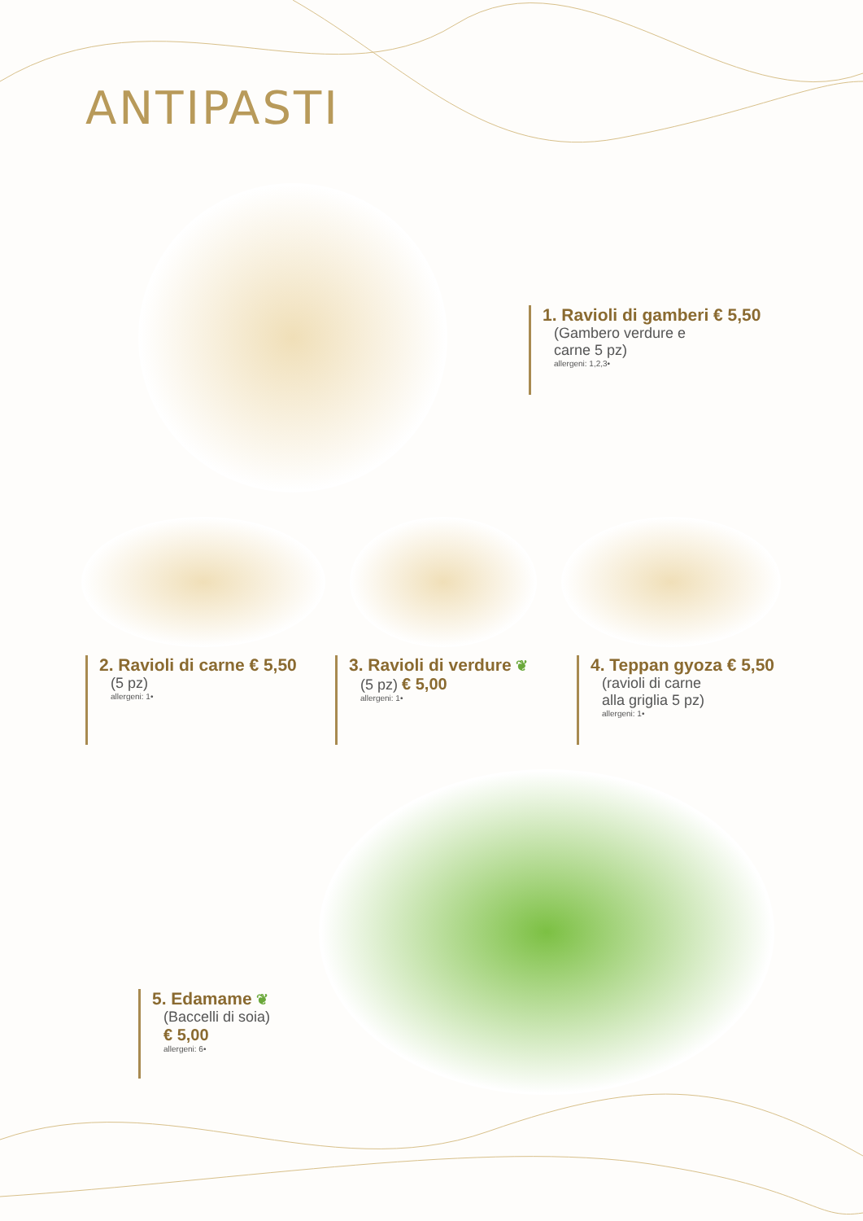ANTIPASTI
1. Ravioli di gamberi € 5,50
(Gambero verdure e
carne 5 pz)
allergeni: 1,2,3•
2. Ravioli di carne € 5,50
(5 pz)
allergeni: 1•
3. Ravioli di verdure ❦
(5 pz) € 5,00
allergeni: 1•
4. Teppan gyoza € 5,50
(ravioli di carne
alla griglia 5 pz)
allergeni: 1•
5. Edamame ❦
(Baccelli di soia)
€ 5,00
allergeni: 6•